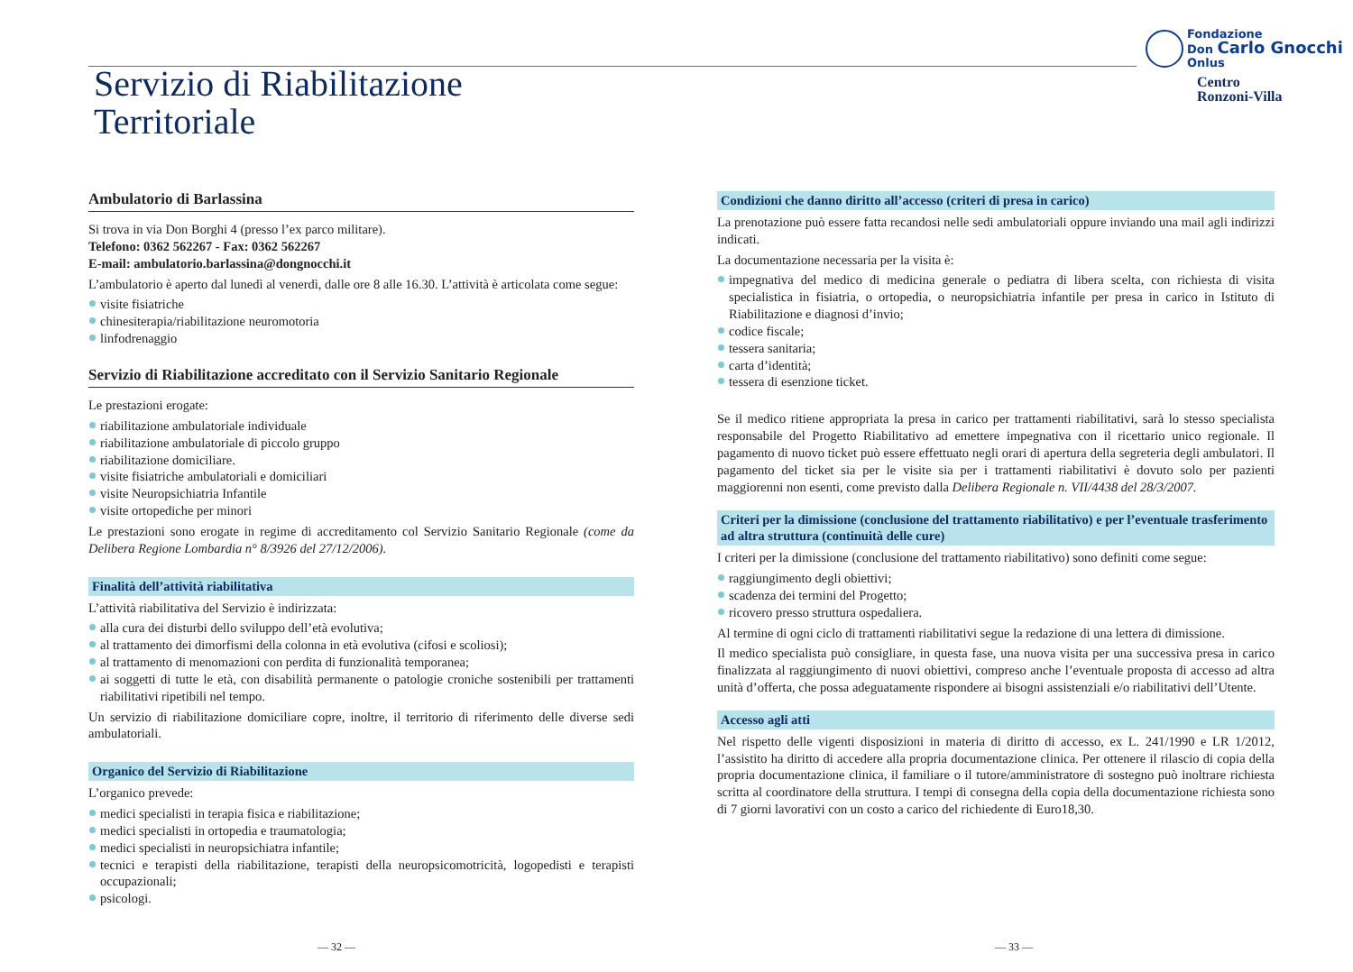Servizio di Riabilitazione
Territoriale
Fondazione
Don Carlo Gnocchi
Onlus
Centro
Ronzoni-Villa
Ambulatorio di Barlassina
Si trova in via Don Borghi 4 (presso l’ex parco militare).
Telefono: 0362 562267 - Fax: 0362 562267
E-mail: ambulatorio.barlassina@dongnocchi.it
L’ambulatorio è aperto dal lunedì al venerdì, dalle ore 8 alle 16.30. L’attività è articolata come segue:
visite fisiatriche
chinesiterapia/riabilitazione neuromotoria
linfodrenaggio
Servizio di Riabilitazione accreditato con il Servizio Sanitario Regionale
Le prestazioni erogate:
riabilitazione ambulatoriale individuale
riabilitazione ambulatoriale di piccolo gruppo
riabilitazione domiciliare.
visite fisiatriche ambulatoriali e domiciliari
visite Neuropsichiatria Infantile
visite ortopediche per minori
Le prestazioni sono erogate in regime di accreditamento col Servizio Sanitario Regionale (come da Delibera Regione Lombardia n° 8/3926 del 27/12/2006).
Finalità dell’attività riabilitativa
L’attività riabilitativa del Servizio è indirizzata:
alla cura dei disturbi dello sviluppo dell’età evolutiva;
al trattamento dei dimorfismi della colonna in età evolutiva (cifosi e scoliosi);
al trattamento di menomazioni con perdita di funzionalità temporanea;
ai soggetti di tutte le età, con disabilità permanente o patologie croniche sostenibili per trattamenti riabilitativi ripetibili nel tempo.
Un servizio di riabilitazione domiciliare copre, inoltre, il territorio di riferimento delle diverse sedi ambulatoriali.
Organico del Servizio di Riabilitazione
L’organico prevede:
medici specialisti in terapia fisica e riabilitazione;
medici specialisti in ortopedia e traumatologia;
medici specialisti in neuropsichiatra infantile;
tecnici e terapisti della riabilitazione, terapisti della neuropsicomotricità, logopedisti e terapisti occupazionali;
psicologi.
Condizioni che danno diritto all’accesso (criteri di presa in carico)
La prenotazione può essere fatta recandosi nelle sedi ambulatoriali oppure inviando una mail agli indirizzi indicati.
La documentazione necessaria per la visita è:
impegnativa del medico di medicina generale o pediatra di libera scelta, con richiesta di visita specialistica in fisiatria, o ortopedia, o neuropsichiatria infantile per presa in carico in Istituto di Riabilitazione e diagnosi d’invio;
codice fiscale;
tessera sanitaria;
carta d’identità;
tessera di esenzione ticket.
Se il medico ritiene appropriata la presa in carico per trattamenti riabilitativi, sarà lo stesso specialista responsabile del Progetto Riabilitativo ad emettere impegnativa con il ricettario unico regionale. Il pagamento di nuovo ticket può essere effettuato negli orari di apertura della segreteria degli ambulatori. Il pagamento del ticket sia per le visite sia per i trattamenti riabilitativi è dovuto solo per pazienti maggiorenni non esenti, come previsto dalla Delibera Regionale n. VII/4438 del 28/3/2007.
Criteri per la dimissione (conclusione del trattamento riabilitativo) e per l’eventuale trasferimento ad altra struttura (continuità delle cure)
I criteri per la dimissione (conclusione del trattamento riabilitativo) sono definiti come segue:
raggiungimento degli obiettivi;
scadenza dei termini del Progetto;
ricovero presso struttura ospedaliera.
Al termine di ogni ciclo di trattamenti riabilitativi segue la redazione di una lettera di dimissione.
Il medico specialista può consigliare, in questa fase, una nuova visita per una successiva presa in carico finalizzata al raggiungimento di nuovi obiettivi, compreso anche l’eventuale proposta di accesso ad altra unità d’offerta, che possa adeguatamente rispondere ai bisogni assistenziali e/o riabilitativi dell’Utente.
Accesso agli atti
Nel rispetto delle vigenti disposizioni in materia di diritto di accesso, ex L. 241/1990 e LR 1/2012, l’assistito ha diritto di accedere alla propria documentazione clinica. Per ottenere il rilascio di copia della propria documentazione clinica, il familiare o il tutore/amministratore di sostegno può inoltrare richiesta scritta al coordinatore della struttura. I tempi di consegna della copia della documentazione richiesta sono di 7 giorni lavorativi con un costo a carico del richiedente di Euro18,30.
— 32 — — 33 —